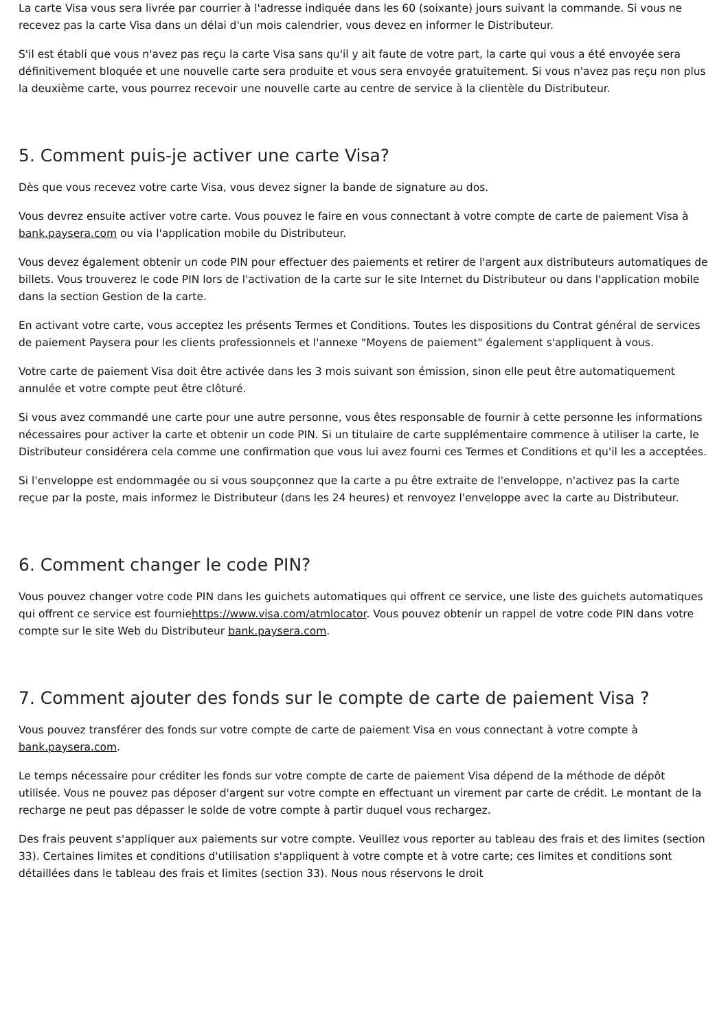La carte Visa vous sera livrée par courrier à l'adresse indiquée dans les 60 (soixante) jours suivant la commande. Si vous ne recevez pas la carte Visa dans un délai d'un mois calendrier, vous devez en informer le Distributeur.
S'il est établi que vous n'avez pas reçu la carte Visa sans qu'il y ait faute de votre part, la carte qui vous a été envoyée sera définitivement bloquée et une nouvelle carte sera produite et vous sera envoyée gratuitement. Si vous n'avez pas reçu non plus la deuxième carte, vous pourrez recevoir une nouvelle carte au centre de service à la clientèle du Distributeur.
5. Comment puis-je activer une carte Visa?
Dès que vous recevez votre carte Visa, vous devez signer la bande de signature au dos.
Vous devrez ensuite activer votre carte. Vous pouvez le faire en vous connectant à votre compte de carte de paiement Visa à bank.paysera.com ou via l'application mobile du Distributeur.
Vous devez également obtenir un code PIN pour effectuer des paiements et retirer de l'argent aux distributeurs automatiques de billets. Vous trouverez le code PIN lors de l'activation de la carte sur le site Internet du Distributeur ou dans l'application mobile dans la section Gestion de la carte.
En activant votre carte, vous acceptez les présents Termes et Conditions. Toutes les dispositions du Contrat général de services de paiement Paysera pour les clients professionnels et l'annexe "Moyens de paiement" également s'appliquent à vous.
Votre carte de paiement Visa doit être activée dans les 3 mois suivant son émission, sinon elle peut être automatiquement annulée et votre compte peut être clôturé.
Si vous avez commandé une carte pour une autre personne, vous êtes responsable de fournir à cette personne les informations nécessaires pour activer la carte et obtenir un code PIN. Si un titulaire de carte supplémentaire commence à utiliser la carte, le Distributeur considérera cela comme une confirmation que vous lui avez fourni ces Termes et Conditions et qu'il les a acceptées.
Si l'enveloppe est endommagée ou si vous soupçonnez que la carte a pu être extraite de l'enveloppe, n'activez pas la carte reçue par la poste, mais informez le Distributeur (dans les 24 heures) et renvoyez l'enveloppe avec la carte au Distributeur.
6. Comment changer le code PIN?
Vous pouvez changer votre code PIN dans les guichets automatiques qui offrent ce service, une liste des guichets automatiques qui offrent ce service est fourniehttps://www.visa.com/atmlocator. Vous pouvez obtenir un rappel de votre code PIN dans votre compte sur le site Web du Distributeur bank.paysera.com.
7. Comment ajouter des fonds sur le compte de carte de paiement Visa ?
Vous pouvez transférer des fonds sur votre compte de carte de paiement Visa en vous connectant à votre compte à bank.paysera.com.
Le temps nécessaire pour créditer les fonds sur votre compte de carte de paiement Visa dépend de la méthode de dépôt utilisée. Vous ne pouvez pas déposer d'argent sur votre compte en effectuant un virement par carte de crédit. Le montant de la recharge ne peut pas dépasser le solde de votre compte à partir duquel vous rechargez.
Des frais peuvent s'appliquer aux paiements sur votre compte. Veuillez vous reporter au tableau des frais et des limites (section 33). Certaines limites et conditions d'utilisation s'appliquent à votre compte et à votre carte; ces limites et conditions sont détaillées dans le tableau des frais et limites (section 33). Nous nous réservons le droit